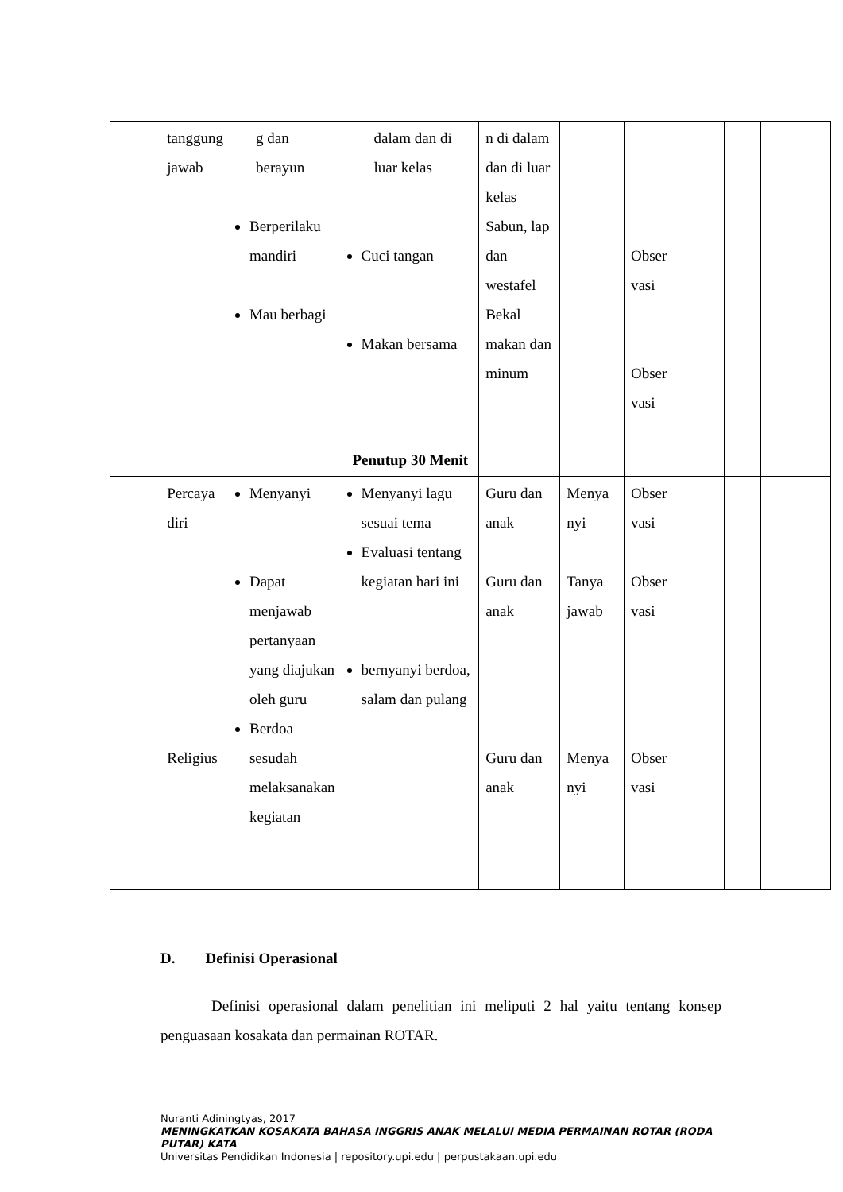| | tanggung jawab | g dan berayun Berperilaku mandiri Mau berbagi | dalam dan di luar kelas Cuci tangan Makan bersama | n di dalam dan di luar kelas Sabun, lap dan westafel Bekal makan dan minum | | Obser vasi Obser vasi | | | | |
| | | | Penutup 30 Menit | | | | | | | |
| | Percaya diri Religius | Menyanyi Dapat menjawab pertanyaan yang diajukan oleh guru Berdoa sesudah melaksanakan kegiatan | Menyanyi lagu sesuai tema Evaluasi tentang kegiatan hari ini bernyanyi berdoa, salam dan pulang | Guru dan anak Guru dan anak Guru dan anak | Menya nyi Tanya jawab Menya nyi | Obser vasi Obser vasi Obser vasi | | | | |
D. Definisi Operasional
Definisi operasional dalam penelitian ini meliputi 2 hal yaitu tentang konsep penguasaan kosakata dan permainan ROTAR.
Nuranti Adiningtyas, 2017
MENINGKATKAN KOSAKATA BAHASA INGGRIS ANAK MELALUI MEDIA PERMAINAN ROTAR (RODA PUTAR) KATA
Universitas Pendidikan Indonesia | repository.upi.edu | perpustakaan.upi.edu